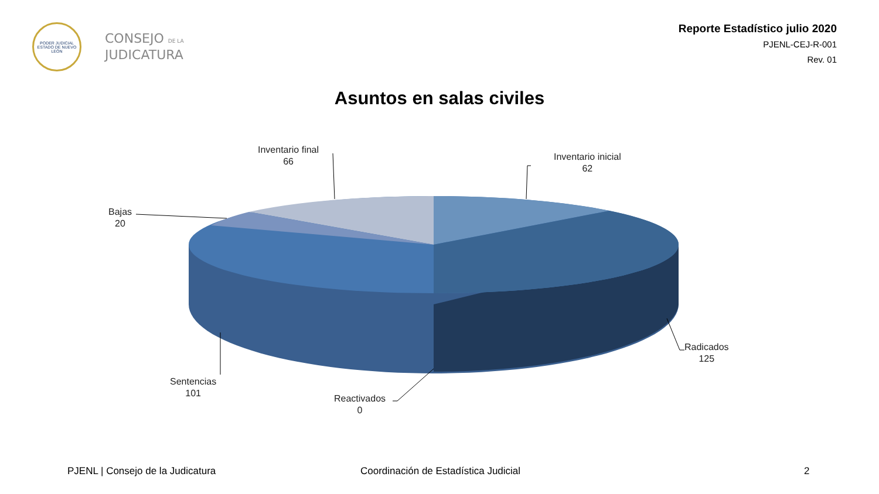PODER JUDICIAL
ESTADO DE NUEVO LEÓN
CONSEJO DE LA
JUDICATURA
Reporte Estadístico julio 2020
PJENL-CEJ-R-001
Rev. 01
Asuntos en salas civiles
Inventario final
66
Inventario inicial
62
Bajas
20
Radicados
125
Sentencias
101
Reactivados
0
PJENL | Consejo de la Judicatura
Coordinación de Estadística Judicial
2